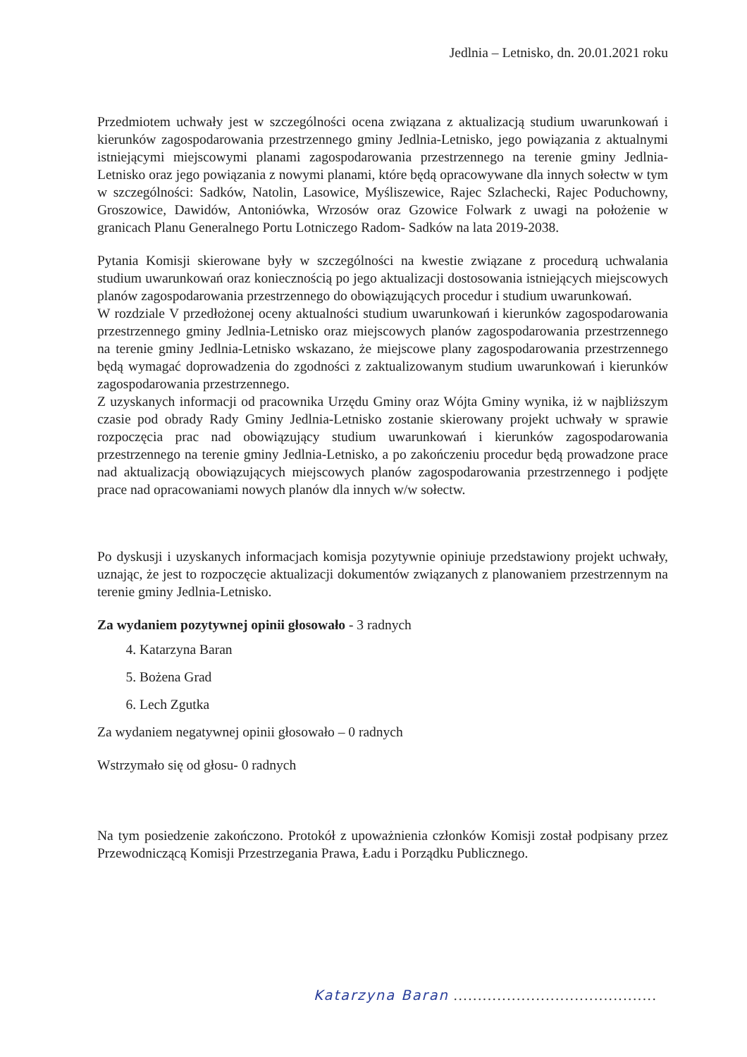Jedlnia – Letnisko, dn. 20.01.2021 roku
Przedmiotem uchwały jest w szczególności ocena związana z aktualizacją studium uwarunkowań i kierunków zagospodarowania przestrzennego gminy Jedlnia-Letnisko, jego powiązania z aktualnymi istniejącymi miejscowymi planami zagospodarowania przestrzennego na terenie gminy Jedlnia-Letnisko oraz jego powiązania z nowymi planami, które będą opracowywane dla innych sołectw w tym w szczególności: Sadków, Natolin, Lasowice, Myśliszewice, Rajec Szlachecki, Rajec Poduchowny, Groszowice, Dawidów, Antoniówka, Wrzosów oraz Gzowice Folwark z uwagi na położenie w granicach Planu Generalnego Portu Lotniczego Radom- Sadków na lata 2019-2038.
Pytania Komisji skierowane były w szczególności na kwestie związane z procedurą uchwalania studium uwarunkowań oraz koniecznością po jego aktualizacji dostosowania istniejących miejscowych planów zagospodarowania przestrzennego do obowiązujących procedur i studium uwarunkowań.
W rozdziale V przedłożonej oceny aktualności studium uwarunkowań i kierunków zagospodarowania przestrzennego gminy Jedlnia-Letnisko oraz miejscowych planów zagospodarowania przestrzennego na terenie gminy Jedlnia-Letnisko wskazano, że miejscowe plany zagospodarowania przestrzennego będą wymagać doprowadzenia do zgodności z zaktualizowanym studium uwarunkowań i kierunków zagospodarowania przestrzennego.
Z uzyskanych informacji od pracownika Urzędu Gminy oraz Wójta Gminy wynika, iż w najbliższym czasie pod obrady Rady Gminy Jedlnia-Letnisko zostanie skierowany projekt uchwały w sprawie rozpoczęcia prac nad obowiązujący studium uwarunkowań i kierunków zagospodarowania przestrzennego na terenie gminy Jedlnia-Letnisko, a po zakończeniu procedur będą prowadzone prace nad aktualizacją obowiązujących miejscowych planów zagospodarowania przestrzennego i podjęte prace nad opracowaniami nowych planów dla innych w/w sołectw.
Po dyskusji i uzyskanych informacjach komisja pozytywnie opiniuje przedstawiony projekt uchwały, uznając, że jest to rozpoczęcie aktualizacji dokumentów związanych z planowaniem przestrzennym na terenie gminy Jedlnia-Letnisko.
Za wydaniem pozytywnej opinii głosowało - 3 radnych
4. Katarzyna Baran
5. Bożena Grad
6. Lech Zgutka
Za wydaniem negatywnej opinii głosowało – 0 radnych
Wstrzymało się od głosu- 0 radnych
Na tym posiedzenie zakończono. Protokół z upoważnienia członków Komisji został podpisany przez Przewodniczącą Komisji Przestrzegania Prawa, Ładu i Porządku Publicznego.
Katarzyna Baran ..........................................